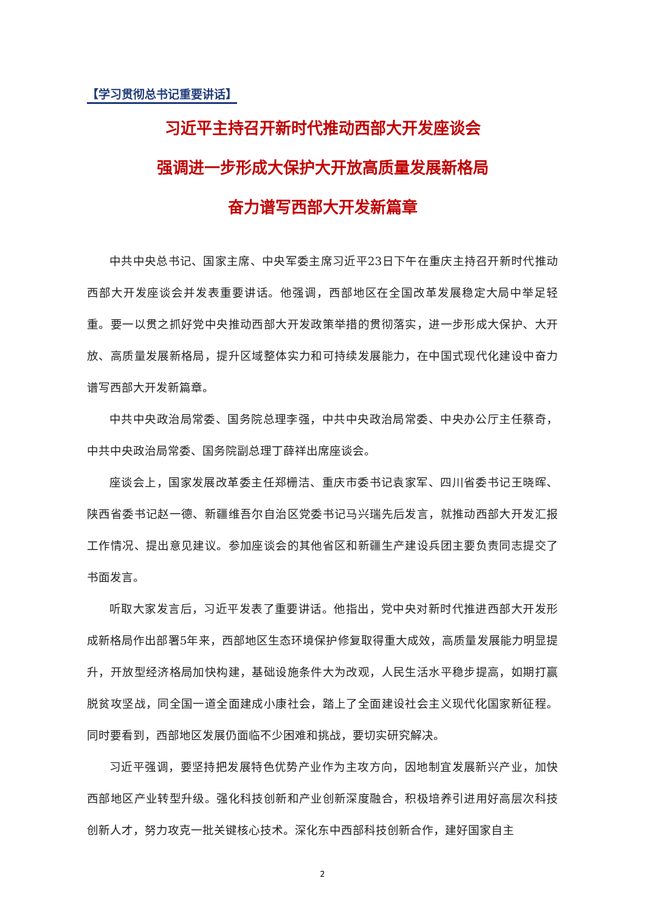【学习贯彻总书记重要讲话】
习近平主持召开新时代推动西部大开发座谈会
强调进一步形成大保护大开放高质量发展新格局
奋力谱写西部大开发新篇章
中共中央总书记、国家主席、中央军委主席习近平23日下午在重庆主持召开新时代推动西部大开发座谈会并发表重要讲话。他强调，西部地区在全国改革发展稳定大局中举足轻重。要一以贯之抓好党中央推动西部大开发政策举措的贯彻落实，进一步形成大保护、大开放、高质量发展新格局，提升区域整体实力和可持续发展能力，在中国式现代化建设中奋力谱写西部大开发新篇章。
中共中央政治局常委、国务院总理李强，中共中央政治局常委、中央办公厅主任蔡奇，中共中央政治局常委、国务院副总理丁薛祥出席座谈会。
座谈会上，国家发展改革委主任郑栅洁、重庆市委书记袁家军、四川省委书记王晓晖、陕西省委书记赵一德、新疆维吾尔自治区党委书记马兴瑞先后发言，就推动西部大开发汇报工作情况、提出意见建议。参加座谈会的其他省区和新疆生产建设兵团主要负责同志提交了书面发言。
听取大家发言后，习近平发表了重要讲话。他指出，党中央对新时代推进西部大开发形成新格局作出部署5年来，西部地区生态环境保护修复取得重大成效，高质量发展能力明显提升，开放型经济格局加快构建，基础设施条件大为改观，人民生活水平稳步提高，如期打赢脱贫攻坚战，同全国一道全面建成小康社会，踏上了全面建设社会主义现代化国家新征程。同时要看到，西部地区发展仍面临不少困难和挑战，要切实研究解决。
习近平强调，要坚持把发展特色优势产业作为主攻方向，因地制宜发展新兴产业，加快西部地区产业转型升级。强化科技创新和产业创新深度融合，积极培养引进用好高层次科技创新人才，努力攻克一批关键核心技术。深化东中西部科技创新合作，建好国家自主
2